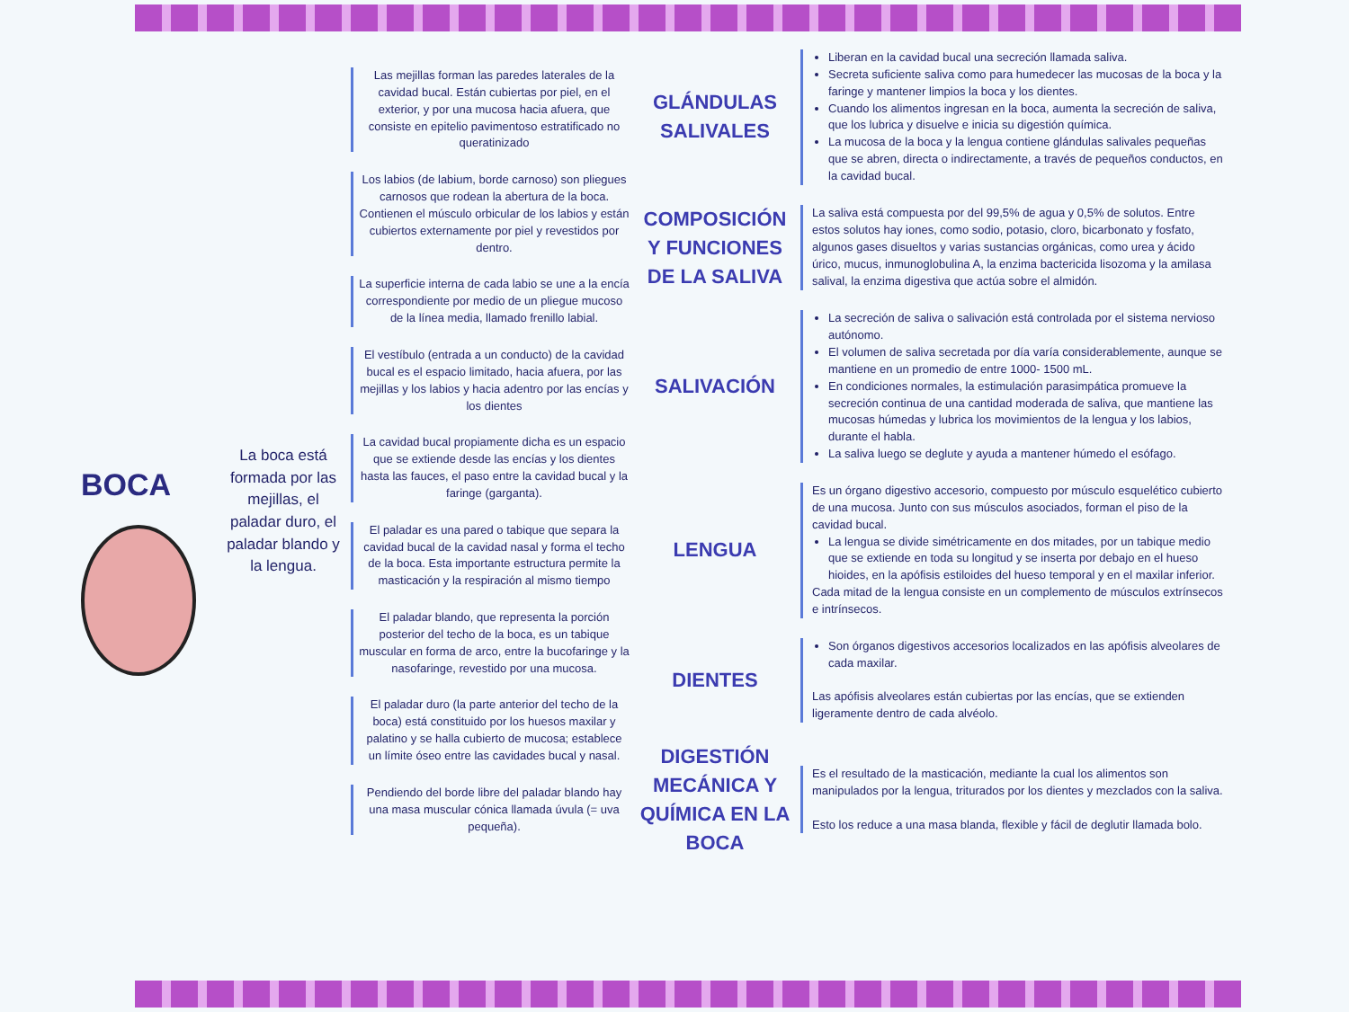BOCA
La boca está formada por las mejillas, el paladar duro, el paladar blando y la lengua.
Las mejillas forman las paredes laterales de la cavidad bucal. Están cubiertas por piel, en el exterior, y por una mucosa hacia afuera, que consiste en epitelio pavimentoso estratificado no queratinizado
Los labios (de labium, borde carnoso) son pliegues carnosos que rodean la abertura de la boca. Contienen el músculo orbicular de los labios y están cubiertos externamente por piel y revestidos por dentro.
La superficie interna de cada labio se une a la encía correspondiente por medio de un pliegue mucoso de la línea media, llamado frenillo labial.
El vestíbulo (entrada a un conducto) de la cavidad bucal es el espacio limitado, hacia afuera, por las mejillas y los labios y hacia adentro por las encías y los dientes
La cavidad bucal propiamente dicha es un espacio que se extiende desde las encías y los dientes hasta las fauces, el paso entre la cavidad bucal y la faringe (garganta).
El paladar es una pared o tabique que separa la cavidad bucal de la cavidad nasal y forma el techo de la boca. Esta importante estructura permite la masticación y la respiración al mismo tiempo
El paladar blando, que representa la porción posterior del techo de la boca, es un tabique muscular en forma de arco, entre la bucofaringe y la nasofaringe, revestido por una mucosa.
El paladar duro (la parte anterior del techo de la boca) está constituido por los huesos maxilar y palatino y se halla cubierto de mucosa; establece un límite óseo entre las cavidades bucal y nasal.
Pendiendo del borde libre del paladar blando hay una masa muscular cónica llamada úvula (= uva pequeña).
GLÁNDULAS SALIVALES
Liberan en la cavidad bucal una secreción llamada saliva.
Secreta suficiente saliva como para humedecer las mucosas de la boca y la faringe y mantener limpios la boca y los dientes.
Cuando los alimentos ingresan en la boca, aumenta la secreción de saliva, que los lubrica y disuelve e inicia su digestión química.
La mucosa de la boca y la lengua contiene glándulas salivales pequeñas que se abren, directa o indirectamente, a través de pequeños conductos, en la cavidad bucal.
COMPOSICIÓN Y FUNCIONES DE LA SALIVA
La saliva está compuesta por del 99,5% de agua y 0,5% de solutos. Entre estos solutos hay iones, como sodio, potasio, cloro, bicarbonato y fosfato, algunos gases disueltos y varias sustancias orgánicas, como urea y ácido úrico, mucus, inmunoglobulina A, la enzima bactericida lisozoma y la amilasa salival, la enzima digestiva que actúa sobre el almidón.
SALIVACIÓN
La secreción de saliva o salivación está controlada por el sistema nervioso autónomo.
El volumen de saliva secretada por día varía considerablemente, aunque se mantiene en un promedio de entre 1000- 1500 mL.
En condiciones normales, la estimulación parasimpática promueve la secreción continua de una cantidad moderada de saliva, que mantiene las mucosas húmedas y lubrica los movimientos de la lengua y los labios, durante el habla.
La saliva luego se deglute y ayuda a mantener húmedo el esófago.
LENGUA
Es un órgano digestivo accesorio, compuesto por músculo esquelético cubierto de una mucosa. Junto con sus músculos asociados, forman el piso de la cavidad bucal.
La lengua se divide simétricamente en dos mitades, por un tabique medio que se extiende en toda su longitud y se inserta por debajo en el hueso hioides, en la apófisis estiloides del hueso temporal y en el maxilar inferior.
Cada mitad de la lengua consiste en un complemento de músculos extrínsecos e intrínsecos.
DIENTES
Son órganos digestivos accesorios localizados en las apófisis alveolares de cada maxilar.
Las apófisis alveolares están cubiertas por las encías, que se extienden ligeramente dentro de cada alvéolo.
DIGESTIÓN MECÁNICA Y QUÍMICA EN LA BOCA
Es el resultado de la masticación, mediante la cual los alimentos son manipulados por la lengua, triturados por los dientes y mezclados con la saliva.
Esto los reduce a una masa blanda, flexible y fácil de deglutir llamada bolo.